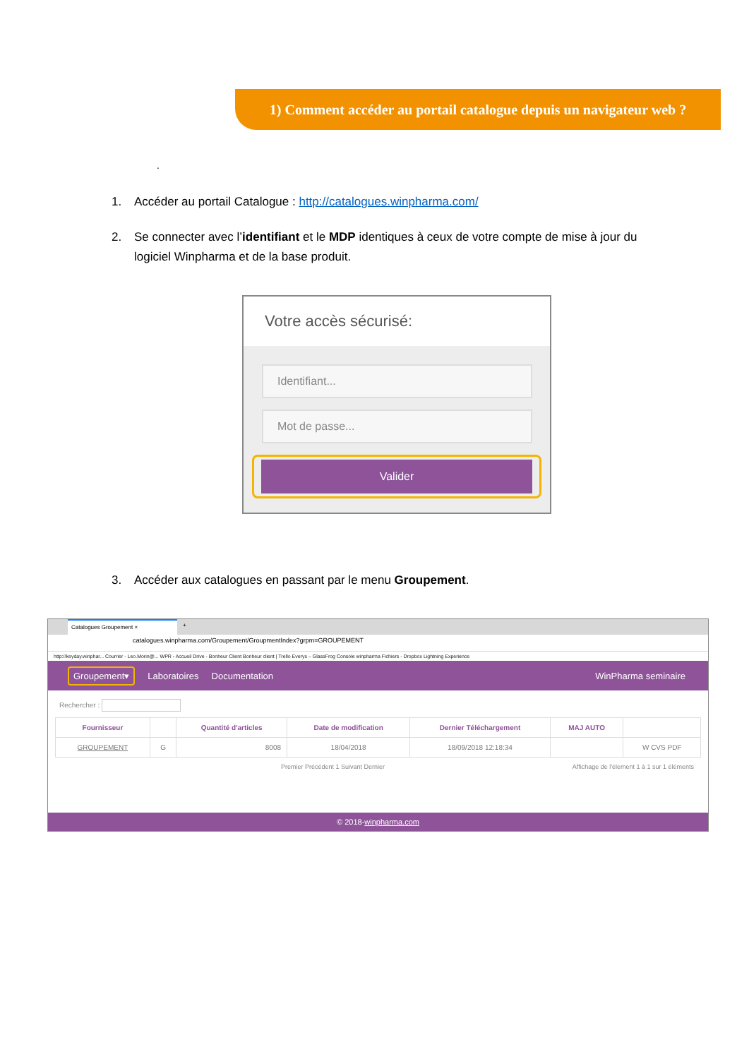1) Comment accéder au portail catalogue depuis un navigateur web ?
.
1. Accéder au portail Catalogue : http://catalogues.winpharma.com/
2. Se connecter avec l’identifiant et le MDP identiques à ceux de votre compte de mise à jour du logiciel Winpharma et de la base produit.
Votre accès sécurisé:
Identifiant...
Mot de passe...
Valider
3. Accéder aux catalogues en passant par le menu Groupement.
Catalogues Groupement × +
catalogues.winpharma.com/Groupement/GroupmentIndex?grpm=GROUPEMENT
http://keyday.winphar... Courrier - Leo.Morin@... WPR - Accueil Drive - Bonheur Client Bonheur client | Trello Everys – GlassFrog Console winpharma Fichiers - Dropbox Lightning Experience
Groupement▾ Laboratoires Documentation WinPharma seminaire
Rechercher :
| Fournisseur | | Quantité d'articles | Date de modification | Dernier Téléchargement | MAJ AUTO | |
| --- | --- | --- | --- | --- | --- | --- |
| GROUPEMENT | G | 8008 | 18/04/2018 | 18/09/2018 12:18:34 | | W CVS PDF |
Premier Précédent 1 Suivant Dernier Affichage de l'élement 1 à 1 sur 1 éléments
© 2018-winpharma.com